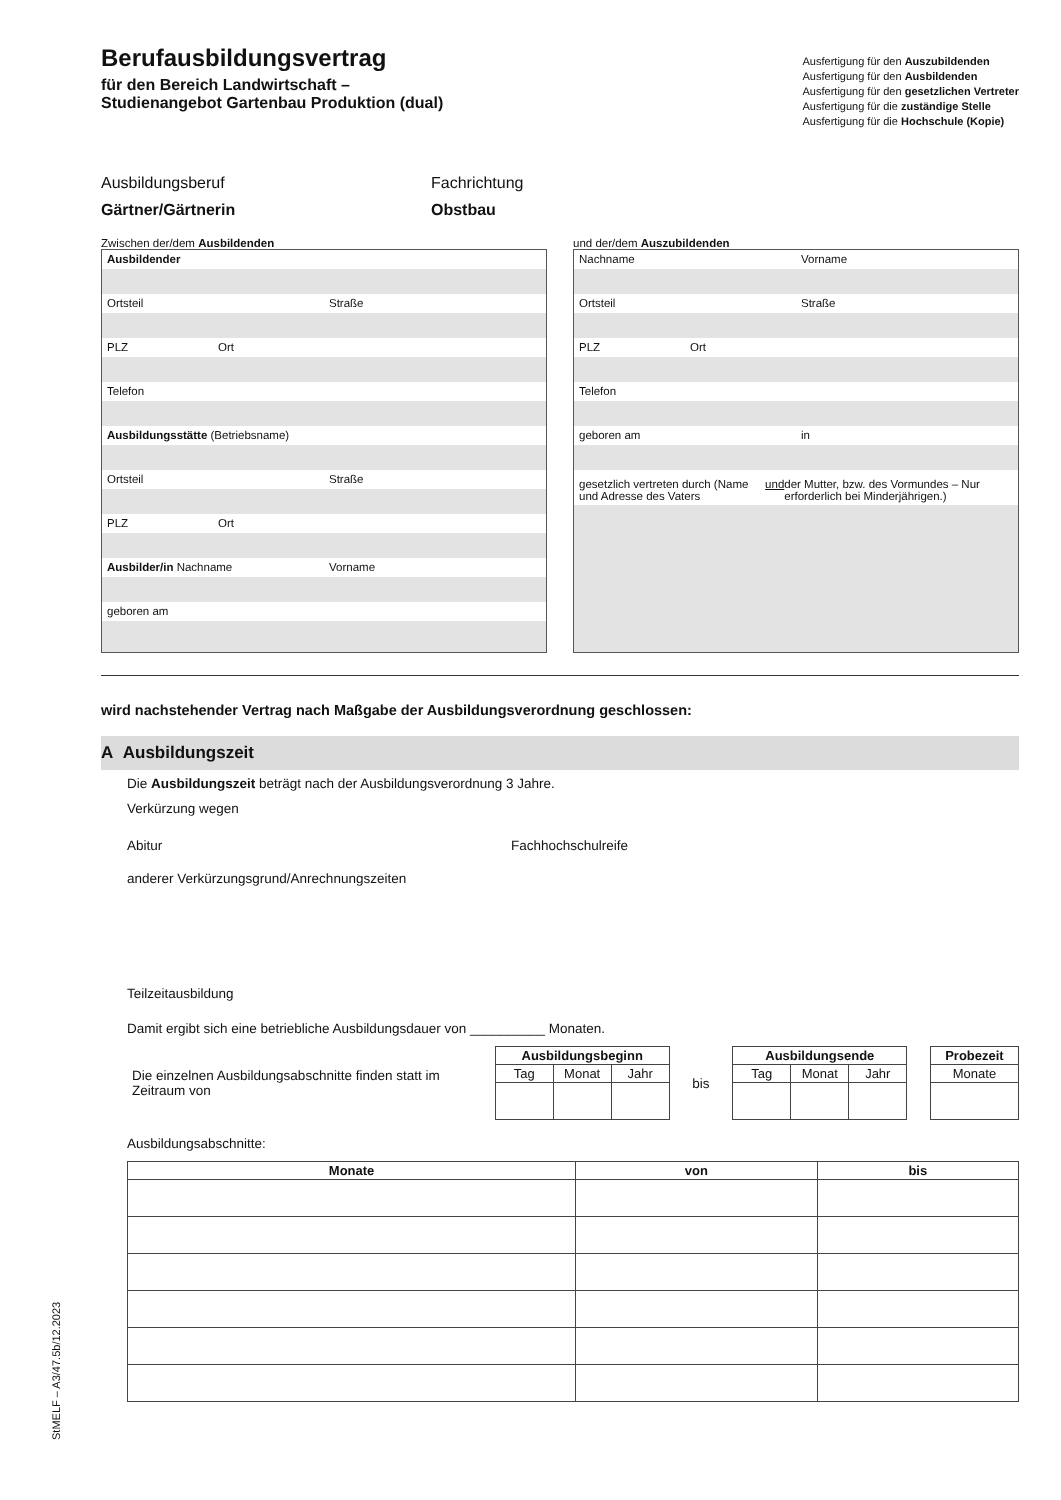Berufausbildungsvertrag
für den Bereich Landwirtschaft –
Studienangebot Gartenbau Produktion (dual)
Ausfertigung für den Auszubildenden
Ausfertigung für den Ausbildenden
Ausfertigung für den gesetzlichen Vertreter
Ausfertigung für die zuständige Stelle
Ausfertigung für die Hochschule (Kopie)
Ausbildungsberuf
Gärtner/Gärtnerin
Fachrichtung
Obstbau
Zwischen der/dem Ausbildenden
Ausbildender
Ortsteil Straße
PLZ Ort
Telefon
Ausbildungsstätte (Betriebsname)
Ortsteil Straße
PLZ Ort
Ausbilder/in Nachname Vorname
geboren am
und der/dem Auszubildenden
Nachname Vorname
Ortsteil Straße
PLZ Ort
Telefon
geboren am in
gesetzlich vertreten durch (Name und Adresse des Vaters und der Mutter, bzw. des Vormundes – Nur erforderlich bei Minderjährigen.)
wird nachstehender Vertrag nach Maßgabe der Ausbildungsverordnung geschlossen:
A Ausbildungszeit
Die Ausbildungszeit beträgt nach der Ausbildungsverordnung 3 Jahre.
Verkürzung wegen
Abitur Fachhochschulreife
anderer Verkürzungsgrund/Anrechnungszeiten
Teilzeitausbildung
Damit ergibt sich eine betriebliche Ausbildungsdauer von __________ Monaten.
Die einzelnen Ausbildungsabschnitte finden statt im Zeitraum von
| Ausbildungsbeginn | | |
| --- | --- | --- |
| Tag | Monat | Jahr |
bis
| Ausbildungsende | | |
| --- | --- | --- |
| Tag | Monat | Jahr |
| Probezeit |
| --- |
| Monate |
Ausbildungsabschnitte:
| Monate | von | bis |
| --- | --- | --- |
StMELF – A3/47.5b/12.2023